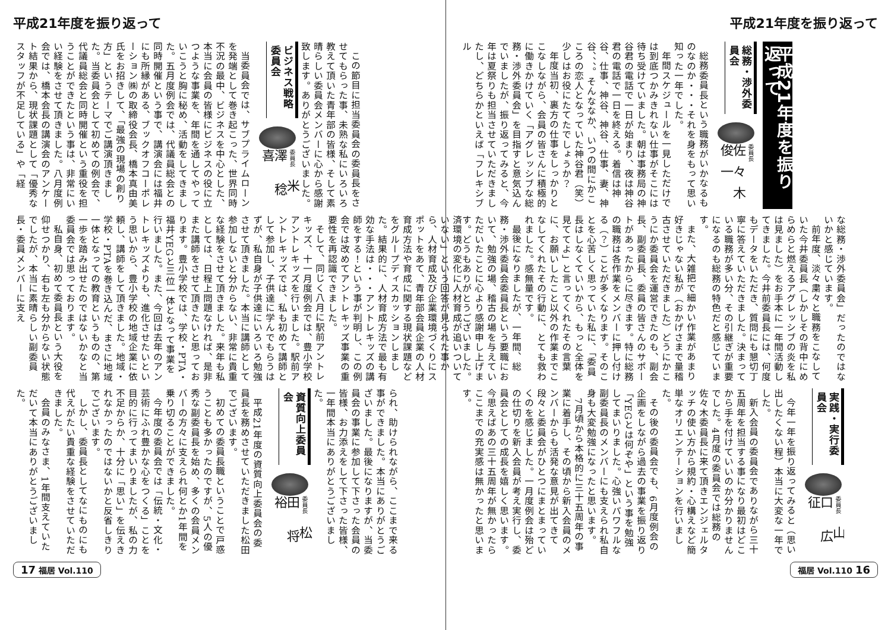平成21年度を振り返って
平成21年度を振り返って
総務・渉外委員会
委員長 佐々木 俊一
総務委員長という職務がいかなるものなのか・・・それを身をもって思い知った一年でした。
年間スケジュールを一見しただけでは到底つかみきれない仕事がそこには待ち受けていました。朝は事務局の神谷君の電話で一日が始まり、夜は神谷君の電話で一日を終える。着信は神谷、仕事、神谷、神谷、仕事、妻、神谷、、、。そんななか、いつの間にかこころの恋人となっていた神谷君（笑）少しはお役にたてたでしょうか？
年度当初、裏方の仕事をしっかりとこなしながら、会員の皆さんに積極的に働きかけていく「アグレッシブな総務・渉外委員会」を目指すと意気込んでいましたが、振り返ってみると、今年は夏祭りも担当させていただきましたし、どちらかといえば「フレキシブル
な総務・渉外委員会」だったのではないかと感じています。
前年度、淡々粛々と職務をこなしていた今井委員長（しかしその背中にめらめらと燃えるアグレッシブの炎を私は見ました）をお手本に一年間活動してきました。今井前委員長には、何度もデータをいただき、質問にも懇切丁寧に答えていただきました。決まっている職務が多い分、その引継ぎが重要になるのも総務の特色だと感じています。
また、大雑把で細かい作業があまり好きじゃない私が（おかげさまで量稽古させていただきました）どうにかこうにか委員会を運営できたのも、副会長、副委員長、委員の皆さんのサポートがあったからに尽きます。特に総務の職務は各作業をメンバーに押し付ける（？）ことが多くなります。そのことを心苦しく思っていた私に、「委員長はしなくていいから、もっと全体を見ててよ」と言ってくれたその言葉に、お願いしたこと以外の作業までこなしてくれたその行動に、とても救われました。感無量です。
最後になりましたが、一年間、総務・渉外委員会委員長という要職において、勉強の場、稽古の場を与えていただいたことに心より感謝申し上げます。どうもありがとうございました。
実践・実行委員会
委員長 山口 広征
今年一年を振り返ってみると（思い出したくない程）本当に大変な一年でした。
新入会員の委員会でありながら三十五周年を担当する事になり最初はどこから手を付けていいのか分かりませんでした。4月度の委員会では総務の佐々木委員長に来て頂きエンジェルタッチの使い方から規約・心構えなど簡単なオリエンテーションを行いました。
その後の委員会でも、6月度例会の企画をしながら過去の事業を振り返り「YEGとは何ぞや」という事を勉強してまいりました。心強いパワフルな副委員長のメンバーにも支えられ私自身も大変勉強になったと思います。
7月頃から本格的に三十五周年の事業に着手し、その頃から新入会員のメンバーからも活発な意見が出てきて段々と委員会がひとつにまとまっていくのを感じました。一月度例会は殆どの仕切りを新入会員が考え実行し、委員会としての成長を嬉しく思います。今思えばあの三十五周年が無かったらここまでの充実感は無かったと思います。
福居 Vol.110 16
平成21年度を振り返って
この節目に担当委員会の委員長をさせてもらった事、未熟な私にいろいろ教えて頂いた青年部の皆様、そして素晴らしい委員会メンバーに心から感謝致します。ありがとうございました。
ビジネス戦略委員会
委員長 米澤 稔喜
当委員会では、サブプライムローンを発端として巻き起こった、世界同時不況の最中、ビジネスを中心とした、本当に会員の皆様にビジネスの役に立つような事業を、年間を通してやっていこうと胸に秘め、活動をしてきました。五月度例会では、代議員総会との同時開催という事で、講演会には福井にも所縁がある、ブックオフコーポレーション㈱の取締役会長、橋本真由美氏をお招きして、「最強の現場の創り方」というテーマでご講演頂きました。当委員会として初めての例会で、代議員総会と同時開催という重役を担うことができたという事は、非常にいい経験をさせて頂きました。八月度例会では、橋本会長の講演会のアンケート結果から、現状課題として「優秀なスタッフが不足している」や「経
済環境の変化に人材育成が追いついていない」という回答が見られた事から、人材育成及び企業環境づくりにスポットをあて、青年部会員企業の人材育成方法や育成に関する現状課題などをグループディスカッションしました。結果的に、人材育成方法で最も有効な手法は・・・アントレキッズの講師をする！という事が判明し、この例会では改めてアントレキッズ事業の重要性を再認識できました。
そして、同じく八月に駅前アントレキッズ、十一月度例会では、豊小学校アントレキッズを行いました。駅前アントレキッズでは、私も初めて講師として参加し、子供達に学んでもらうはずが、私自身が子供達にいろいろ勉強させて頂きました。本当に講師として参加しないと分からない、非常に貴重な経験をさせて頂きました。来年も私としては、日程上問題なければ、是非また講師をさせて頂きたいと思っております。豊小学校では、学校・PTA・福井YEGと三位一体となって事業を行いました。また、今回は去年のアントレキッズよりも、進化させたいという思いから、豊小学校の地域企業に依頼し、講師をして頂きました。地域・学校・PTAを巻き込んだ、まさに地域一体となっての教育というものの、第一歩を踏み出せたのではないかなと当委員会では思っております。
私自身、初めて委員長という大役を仰せつかり、右も左も分からない状態でしたが、本当に素晴らしい副委員長・委員メンバーに支え
られ、助けられながら、ここまで来る事ができました。本当にありがとうございました。最後になりますが、当委員会の事業に参加して下さった会員の皆様、お力添えをして下さった皆様、一年間本当にありがとうございました。
資質向上委員会
委員長 松田 将裕
平成21年度の資質向上委員会の委員長を務めさせていただきました松田でございます。
初めての委員長職ということで戸惑うことも多かったのですが、5人の優秀な副委員長を始め、多くの会員メンバーの方々に支えられ何とか1年間を乗り切ることができました。
今年度の委員会では「伝統・文化・芸術にふれ豊かな心をつくる」ことを目的に行ってまいりましたが、私の力不足からか、十分に「思い」を伝えきれなかったのではないかと反省しきりでございます。
しかし、委員長としてなにものにも代えがたい貴重な経験をさせていただきました。
会員のみなさま、1年間支えていただいて本当にありがとうございました。
17 福居 Vol.110